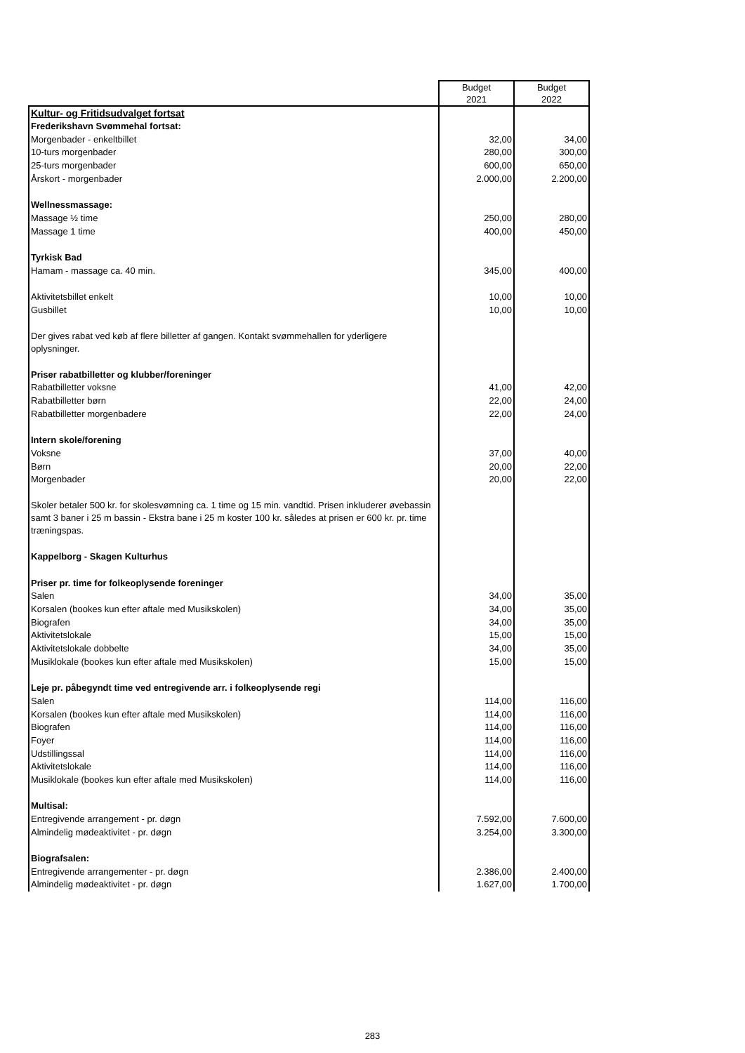| | Budget 2021 | Budget 2022 |
| --- | --- | --- |
| Kultur- og Fritidsudvalget fortsat | | |
| Frederikshavn Svømmehal fortsat: | | |
| Morgenbader - enkeltbillet | 32,00 | 34,00 |
| 10-turs morgenbader | 280,00 | 300,00 |
| 25-turs morgenbader | 600,00 | 650,00 |
| Årskort - morgenbader | 2.000,00 | 2.200,00 |
| Wellnessmassage: | | |
| Massage ½ time | 250,00 | 280,00 |
| Massage 1 time | 400,00 | 450,00 |
| Tyrkisk Bad | | |
| Hamam - massage ca. 40 min. | 345,00 | 400,00 |
| Aktivitetsbillet enkelt | 10,00 | 10,00 |
| Gusbillet | 10,00 | 10,00 |
| Der gives rabat ved køb af flere billetter af gangen. Kontakt svømmehallen for yderligere oplysninger. | | |
| Priser rabatbilletter og klubber/foreninger | | |
| Rabatbilletter voksne | 41,00 | 42,00 |
| Rabatbilletter børn | 22,00 | 24,00 |
| Rabatbilletter morgenbadere | 22,00 | 24,00 |
| Intern skole/forening | | |
| Voksne | 37,00 | 40,00 |
| Børn | 20,00 | 22,00 |
| Morgenbader | 20,00 | 22,00 |
| Skoler betaler 500 kr. for skolesvømning ca. 1 time og 15 min. vandtid. Prisen inkluderer øvebassin samt 3 baner i 25 m bassin - Ekstra bane i 25 m koster 100 kr. således at prisen er 600 kr. pr. time træningspas. | | |
| Kappelborg - Skagen Kulturhus | | |
| Priser pr. time for folkeoplysende foreninger | | |
| Salen | 34,00 | 35,00 |
| Korsalen (bookes kun efter aftale med Musikskolen) | 34,00 | 35,00 |
| Biografen | 34,00 | 35,00 |
| Aktivitetslokale | 15,00 | 15,00 |
| Aktivitetslokale dobbelte | 34,00 | 35,00 |
| Musiklokale (bookes kun efter aftale med Musikskolen) | 15,00 | 15,00 |
| Leje pr. påbegyndt time ved entregivende arr. i folkeoplysende regi | | |
| Salen | 114,00 | 116,00 |
| Korsalen (bookes kun efter aftale med Musikskolen) | 114,00 | 116,00 |
| Biografen | 114,00 | 116,00 |
| Foyer | 114,00 | 116,00 |
| Udstillingssal | 114,00 | 116,00 |
| Aktivitetslokale | 114,00 | 116,00 |
| Musiklokale (bookes kun efter aftale med Musikskolen) | 114,00 | 116,00 |
| Multisal: | | |
| Entregivende arrangement - pr. døgn | 7.592,00 | 7.600,00 |
| Almindelig mødeaktivitet - pr. døgn | 3.254,00 | 3.300,00 |
| Biografsalen: | | |
| Entregivende arrangementer - pr. døgn | 2.386,00 | 2.400,00 |
| Almindelig mødeaktivitet - pr. døgn | 1.627,00 | 1.700,00 |
283